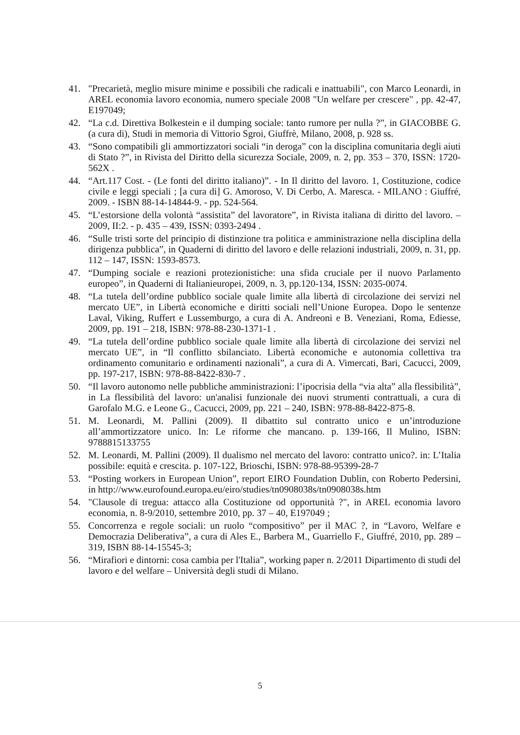41. "Precarietà, meglio misure minime e possibili che radicali e inattuabili", con Marco Leonardi, in AREL economia lavoro economia, numero speciale 2008 "Un welfare per crescere" , pp. 42-47, E197049;
42. “La c.d. Direttiva Bolkestein e il dumping sociale: tanto rumore per nulla ?”, in GIACOBBE G. (a cura di), Studi in memoria di Vittorio Sgroi, Giuffrè, Milano, 2008, p. 928 ss.
43. “Sono compatibili gli ammortizzatori sociali “in deroga” con la disciplina comunitaria degli aiuti di Stato ?”, in Rivista del Diritto della sicurezza Sociale, 2009, n. 2, pp. 353 – 370, ISSN: 1720-562X .
44. “Art.117 Cost. - (Le fonti del diritto italiano)”. - In Il diritto del lavoro. 1, Costituzione, codice civile e leggi speciali ; [a cura di] G. Amoroso, V. Di Cerbo, A. Maresca. - MILANO : Giuffré, 2009. - ISBN 88-14-14844-9. - pp. 524-564.
45. “L’estorsione della volontà “assistita” del lavoratore”, in Rivista italiana di diritto del lavoro. – 2009, II:2. - p. 435 – 439, ISSN: 0393-2494 .
46. “Sulle tristi sorte del principio di distinzione tra politica e amministrazione nella disciplina della dirigenza pubblica”, in Quaderni di diritto del lavoro e delle relazioni industriali, 2009, n. 31, pp. 112 – 147, ISSN: 1593-8573.
47. “Dumping sociale e reazioni protezionistiche: una sfida cruciale per il nuovo Parlamento europeo”, in Quaderni di Italianieuropei, 2009, n. 3, pp.120-134, ISSN: 2035-0074.
48. “La tutela dell’ordine pubblico sociale quale limite alla libertà di circolazione dei servizi nel mercato UE”, in Libertà economiche e diritti sociali nell’Unione Europea. Dopo le sentenze Laval, Viking, Ruffert e Lussemburgo, a cura di A. Andreoni e B. Veneziani, Roma, Ediesse, 2009, pp. 191 – 218, ISBN: 978-88-230-1371-1 .
49. “La tutela dell’ordine pubblico sociale quale limite alla libertà di circolazione dei servizi nel mercato UE”, in “Il conflitto sbilanciato. Libertà economiche e autonomia collettiva tra ordinamento comunitario e ordinamenti nazionali”, a cura di A. Vimercati, Bari, Cacucci, 2009, pp. 197-217, ISBN: 978-88-8422-830-7 .
50. “Il lavoro autonomo nelle pubbliche amministrazioni: l’ipocrisia della “via alta” alla flessibilità”, in La flessibilità del lavoro: un'analisi funzionale dei nuovi strumenti contrattuali, a cura di Garofalo M.G. e Leone G., Cacucci, 2009, pp. 221 – 240, ISBN: 978-88-8422-875-8.
51. M. Leonardi, M. Pallini (2009). Il dibattito sul contratto unico e un’introduzione all’ammortizzatore unico. In: Le riforme che mancano. p. 139-166, Il Mulino, ISBN: 9788815133755
52. M. Leonardi, M. Pallini (2009). Il dualismo nel mercato del lavoro: contratto unico?. in: L’Italia possibile: equità e crescita. p. 107-122, Brioschi, ISBN: 978-88-95399-28-7
53. “Posting workers in European Union”, report EIRO Foundation Dublin, con Roberto Pedersini, in http://www.eurofound.europa.eu/eiro/studies/tn0908038s/tn0908038s.htm
54. "Clausole di tregua: attacco alla Costituzione od opportunità ?", in AREL economia lavoro economia, n. 8-9/2010, settembre 2010, pp. 37 – 40, E197049 ;
55. Concorrenza e regole sociali: un ruolo “compositivo” per il MAC ?, in “Lavoro, Welfare e Democrazia Deliberativa”, a cura di Ales E., Barbera M., Guarriello F., Giuffré, 2010, pp. 289 – 319, ISBN 88-14-15545-3;
56. “Mirafiori e dintorni: cosa cambia per l'Italia”, working paper n. 2/2011 Dipartimento di studi del lavoro e del welfare – Università degli studi di Milano.
5